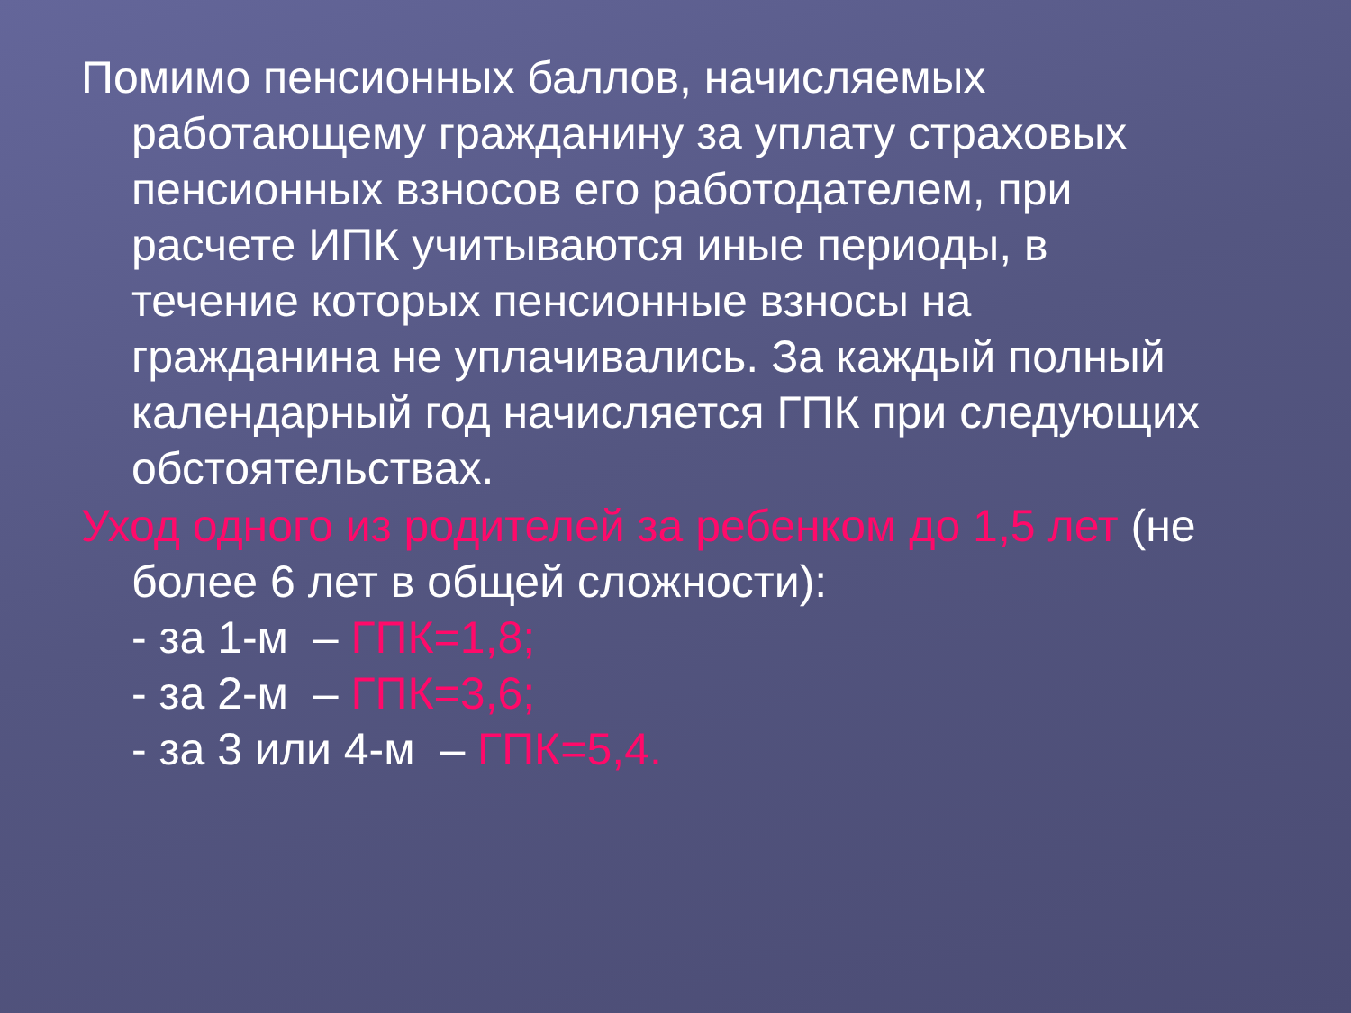Помимо пенсионных баллов, начисляемых работающему гражданину за уплату страховых пенсионных взносов его работодателем, при расчете ИПК учитываются иные периоды, в течение которых пенсионные взносы на гражданина не уплачивались. За каждый полный календарный год начисляется ГПК при следующих обстоятельствах.
Уход одного из родителей за ребенком до 1,5 лет (не более 6 лет в общей сложности):
- за 1-м – ГПК=1,8;
- за 2-м – ГПК=3,6;
- за 3 или 4-м – ГПК=5,4.